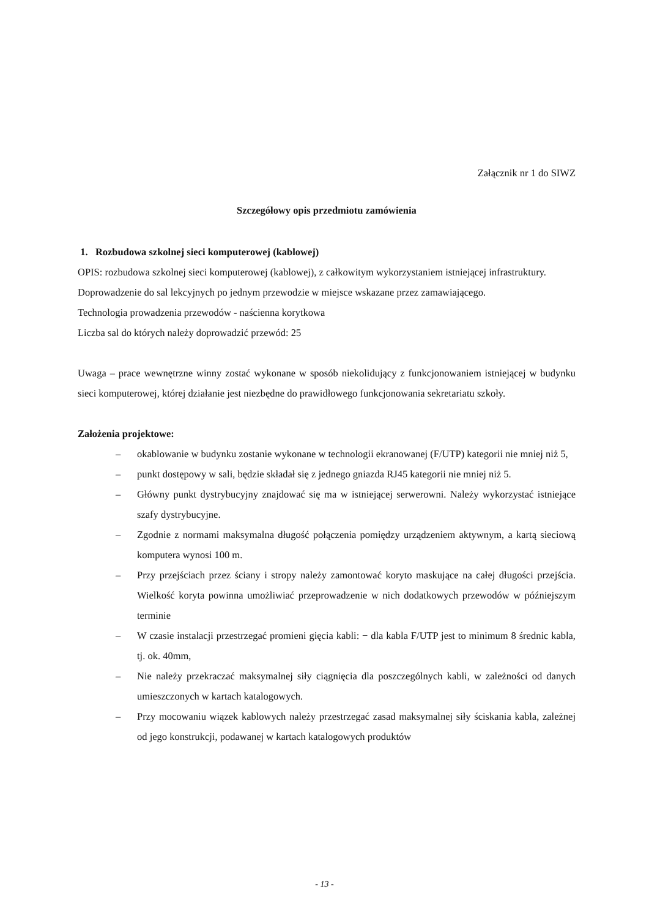Załącznik nr 1 do SIWZ
Szczegółowy opis przedmiotu zamówienia
1. Rozbudowa szkolnej sieci komputerowej (kablowej)
OPIS: rozbudowa szkolnej sieci komputerowej (kablowej), z całkowitym wykorzystaniem istniejącej infrastruktury.
Doprowadzenie do sal lekcyjnych po jednym przewodzie w miejsce wskazane przez zamawiającego.
Technologia prowadzenia przewodów - naścienna korytkowa
Liczba sal do których należy doprowadzić przewód: 25
Uwaga – prace wewnętrzne winny zostać wykonane w sposób niekolidujący z funkcjonowaniem istniejącej w budynku sieci komputerowej, której działanie jest niezbędne do prawidłowego funkcjonowania sekretariatu szkoły.
Założenia projektowe:
– okablowanie w budynku zostanie wykonane w technologii ekranowanej (F/UTP) kategorii nie mniej niż 5,
– punkt dostępowy w sali, będzie składał się z jednego gniazda RJ45 kategorii nie mniej niż 5.
– Główny punkt dystrybucyjny znajdować się ma w istniejącej serwerowni. Należy wykorzystać istniejące szafy dystrybucyjne.
– Zgodnie z normami maksymalna długość połączenia pomiędzy urządzeniem aktywnym, a kartą sieciową komputera wynosi 100 m.
– Przy przejściach przez ściany i stropy należy zamontować koryto maskujące na całej długości przejścia. Wielkość koryta powinna umożliwiać przeprowadzenie w nich dodatkowych przewodów w późniejszym terminie
– W czasie instalacji przestrzegać promieni gięcia kabli: − dla kabla F/UTP jest to minimum 8 średnic kabla, tj. ok. 40mm,
– Nie należy przekraczać maksymalnej siły ciągnięcia dla poszczególnych kabli, w zależności od danych umieszczonych w kartach katalogowych.
– Przy mocowaniu wiązek kablowych należy przestrzegać zasad maksymalnej siły ściskania kabla, zależnej od jego konstrukcji, podawanej w kartach katalogowych produktów
- 13 -